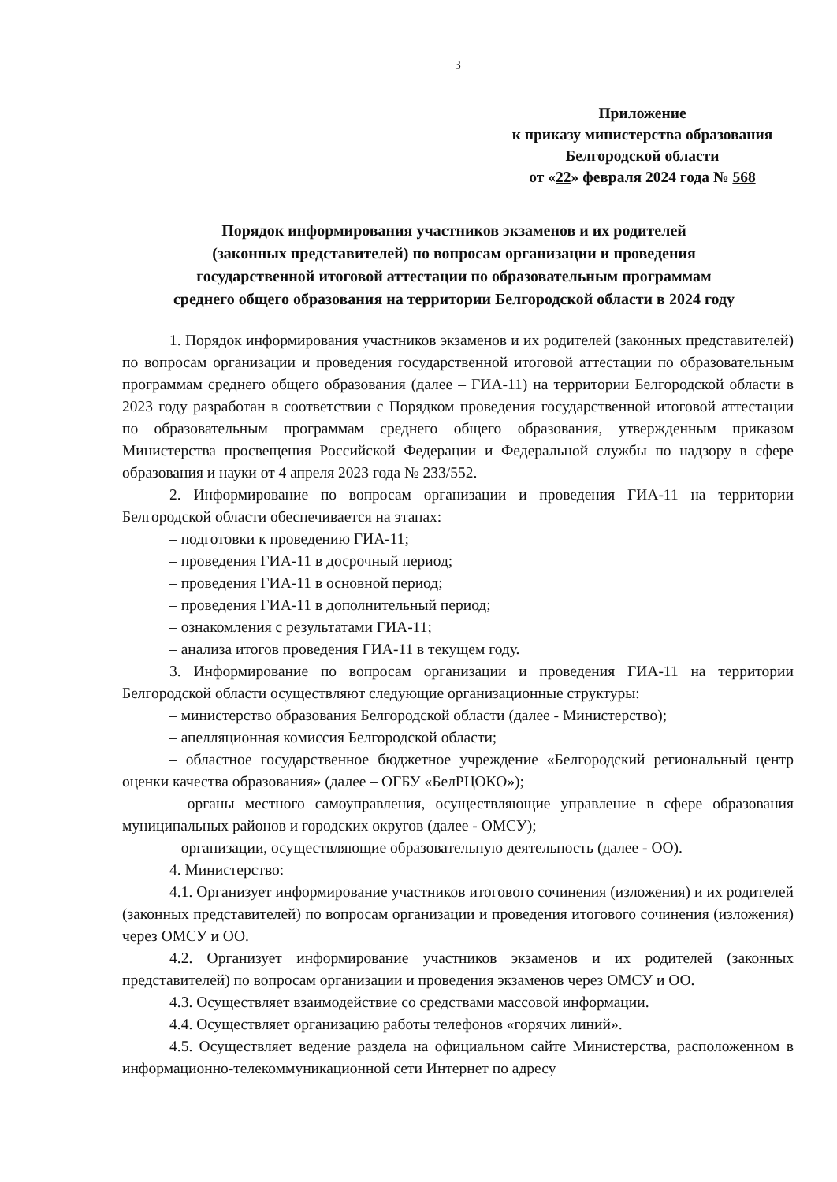3
Приложение
к приказу министерства образования
Белгородской области
от «22» февраля 2024 года № 568
Порядок информирования участников экзаменов и их родителей
(законных представителей) по вопросам организации и проведения
государственной итоговой аттестации по образовательным программам
среднего общего образования на территории Белгородской области в 2024 году
1. Порядок информирования участников экзаменов и их родителей (законных представителей) по вопросам организации и проведения государственной итоговой аттестации по образовательным программам среднего общего образования (далее – ГИА-11) на территории Белгородской области в 2023 году разработан в соответствии с Порядком проведения государственной итоговой аттестации по образовательным программам среднего общего образования, утвержденным приказом Министерства просвещения Российской Федерации и Федеральной службы по надзору в сфере образования и науки от 4 апреля 2023 года № 233/552.
2. Информирование по вопросам организации и проведения ГИА-11 на территории Белгородской области обеспечивается на этапах:
– подготовки к проведению ГИА-11;
– проведения ГИА-11 в досрочный период;
– проведения ГИА-11 в основной период;
– проведения ГИА-11 в дополнительный период;
– ознакомления с результатами ГИА-11;
– анализа итогов проведения ГИА-11 в текущем году.
3. Информирование по вопросам организации и проведения ГИА-11 на территории Белгородской области осуществляют следующие организационные структуры:
– министерство образования Белгородской области (далее - Министерство);
– апелляционная комиссия Белгородской области;
– областное государственное бюджетное учреждение «Белгородский региональный центр оценки качества образования» (далее – ОГБУ «БелРЦОКО»);
– органы местного самоуправления, осуществляющие управление в сфере образования муниципальных районов и городских округов (далее - ОМСУ);
– организации, осуществляющие образовательную деятельность (далее - ОО).
4. Министерство:
4.1. Организует информирование участников итогового сочинения (изложения) и их родителей (законных представителей) по вопросам организации и проведения итогового сочинения (изложения) через ОМСУ и ОО.
4.2. Организует информирование участников экзаменов и их родителей (законных представителей) по вопросам организации и проведения экзаменов через ОМСУ и ОО.
4.3. Осуществляет взаимодействие со средствами массовой информации.
4.4. Осуществляет организацию работы телефонов «горячих линий».
4.5. Осуществляет ведение раздела на официальном сайте Министерства, расположенном в информационно-телекоммуникационной сети Интернет по адресу